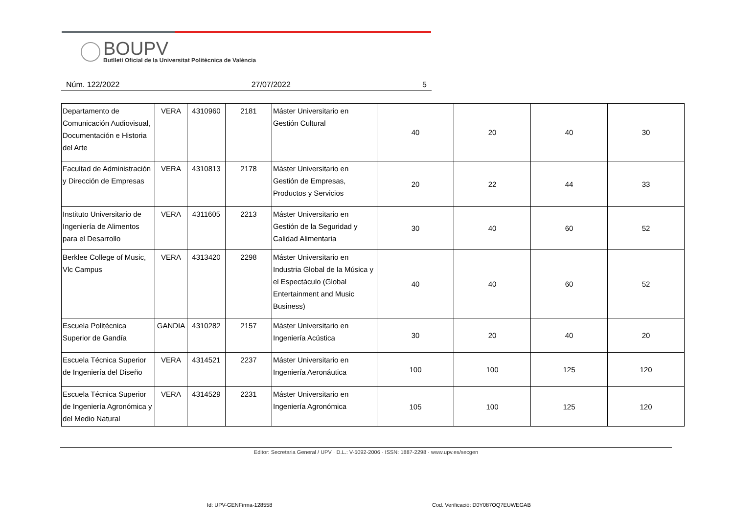BOUPV
Butlletí Oficial de la Universitat Politècnica de València
Núm. 122/2022 27/07/2022 5
| Departamento de Comunicación Audiovisual, Documentación e Historia del Arte | VERA | 4310960 | 2181 | Máster Universitario en Gestión Cultural | 40 | 20 | 40 | 30 |
| Facultad de Administración y Dirección de Empresas | VERA | 4310813 | 2178 | Máster Universitario en Gestión de Empresas, Productos y Servicios | 20 | 22 | 44 | 33 |
| Instituto Universitario de Ingeniería de Alimentos para el Desarrollo | VERA | 4311605 | 2213 | Máster Universitario en Gestión de la Seguridad y Calidad Alimentaria | 30 | 40 | 60 | 52 |
| Berklee College of Music, Vlc Campus | VERA | 4313420 | 2298 | Máster Universitario en Industria Global de la Música y el Espectáculo (Global Entertainment and Music Business) | 40 | 40 | 60 | 52 |
| Escuela Politécnica Superior de Gandía | GANDIA | 4310282 | 2157 | Máster Universitario en Ingeniería Acústica | 30 | 20 | 40 | 20 |
| Escuela Técnica Superior de Ingeniería del Diseño | VERA | 4314521 | 2237 | Máster Universitario en Ingeniería Aeronáutica | 100 | 100 | 125 | 120 |
| Escuela Técnica Superior de Ingeniería Agronómica y del Medio Natural | VERA | 4314529 | 2231 | Máster Universitario en Ingeniería Agronómica | 105 | 100 | 125 | 120 |
Editor: Secretaria General / UPV · D.L.: V-5092-2006 · ISSN: 1887-2298 · www.upv.es/secgen
Id: UPV-GENFirma-128558
Cod. Verificació: D0Y087OQ7EUWEGAB